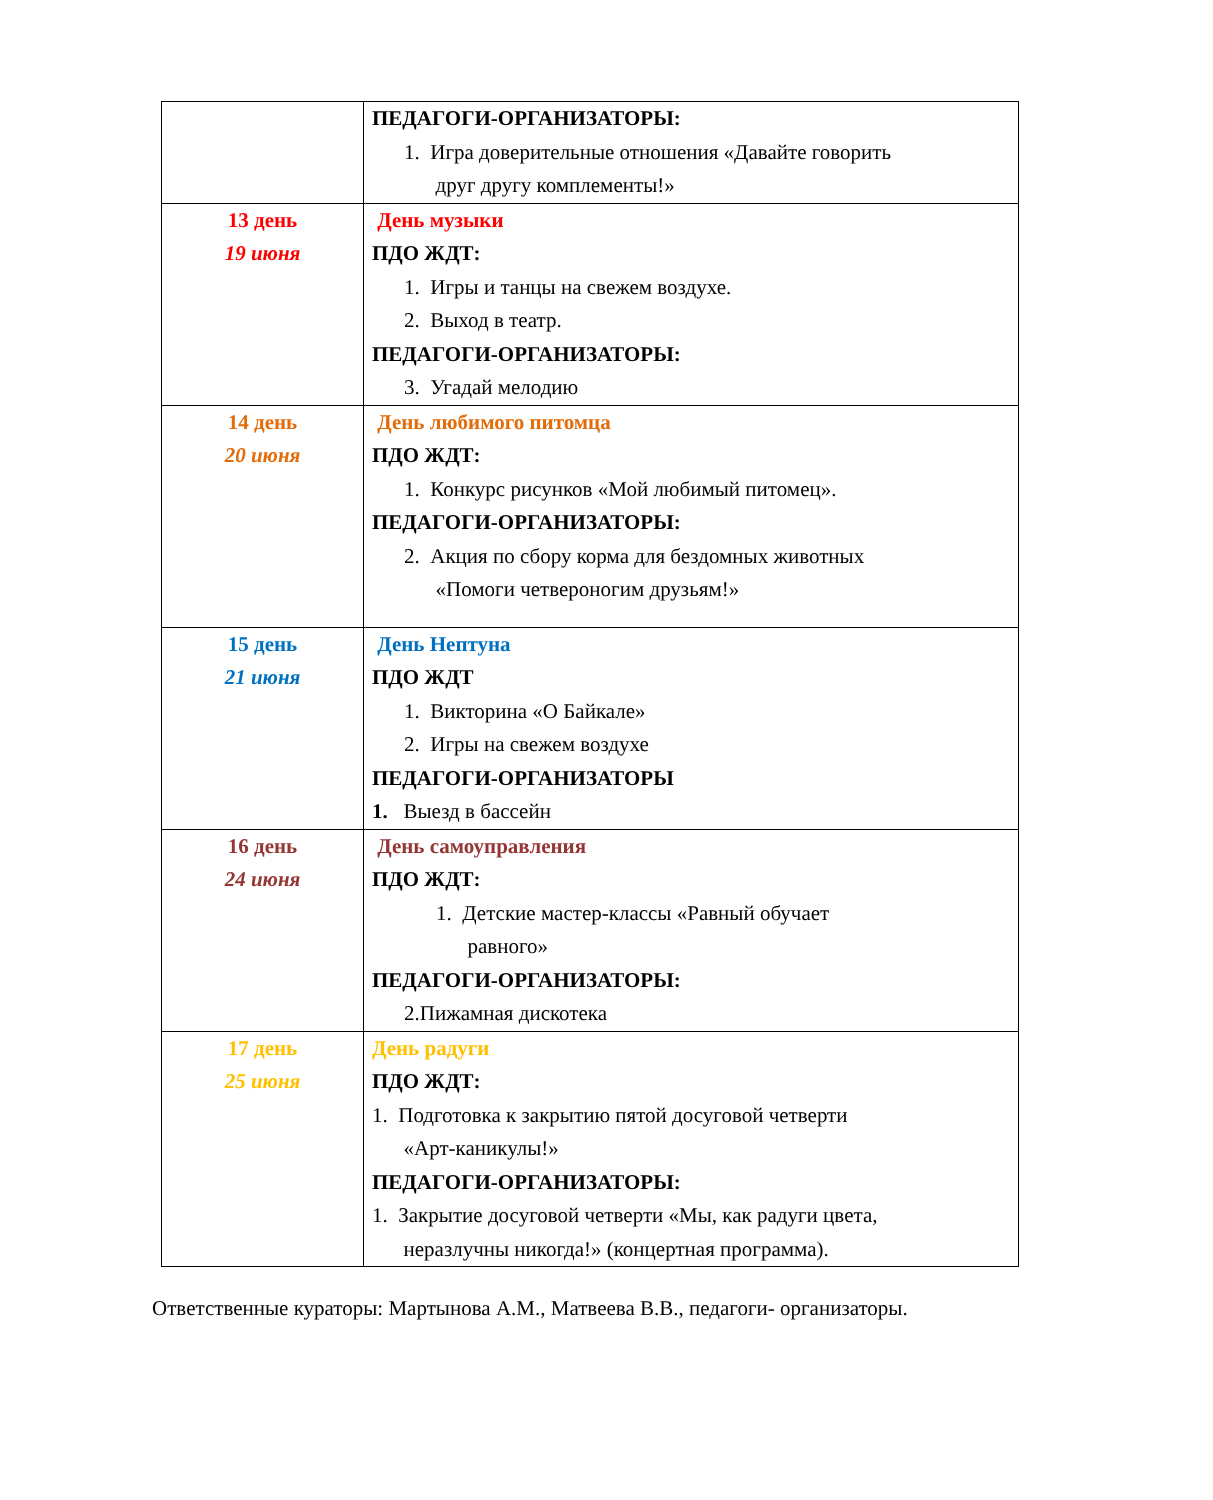| | ПЕДАГОГИ-ОРГАНИЗАТОРЫ: 1. Игра доверительные отношения «Давайте говорить друг другу комплементы!» |
| 13 день 19 июня | День музыки ПДО ЖДТ: 1. Игры и танцы на свежем воздухе. 2. Выход в театр. ПЕДАГОГИ-ОРГАНИЗАТОРЫ: 3. Угадай мелодию |
| 14 день 20 июня | День любимого питомца ПДО ЖДТ: 1. Конкурс рисунков «Мой любимый питомец». ПЕДАГОГИ-ОРГАНИЗАТОРЫ: 2. Акция по сбору корма для бездомных животных «Помоги четвероногим друзьям!» |
| 15 день 21 июня | День Нептуна ПДО ЖДТ 1. Викторина «О Байкале» 2. Игры на свежем воздухе ПЕДАГОГИ-ОРГАНИЗАТОРЫ 1. Выезд в бассейн |
| 16 день 24 июня | День самоуправления ПДО ЖДТ: 1. Детские мастер-классы «Равный обучает равного» ПЕДАГОГИ-ОРГАНИЗАТОРЫ: 2.Пижамная дискотека |
| 17 день 25 июня | День радуги ПДО ЖДТ: 1. Подготовка к закрытию пятой досуговой четверти «Арт-каникулы!» ПЕДАГОГИ-ОРГАНИЗАТОРЫ: 1. Закрытие досуговой четверти «Мы, как радуги цвета, неразлучны никогда!» (концертная программа). |
Ответственные кураторы: Мартынова А.М., Матвеева В.В., педагоги- организаторы.